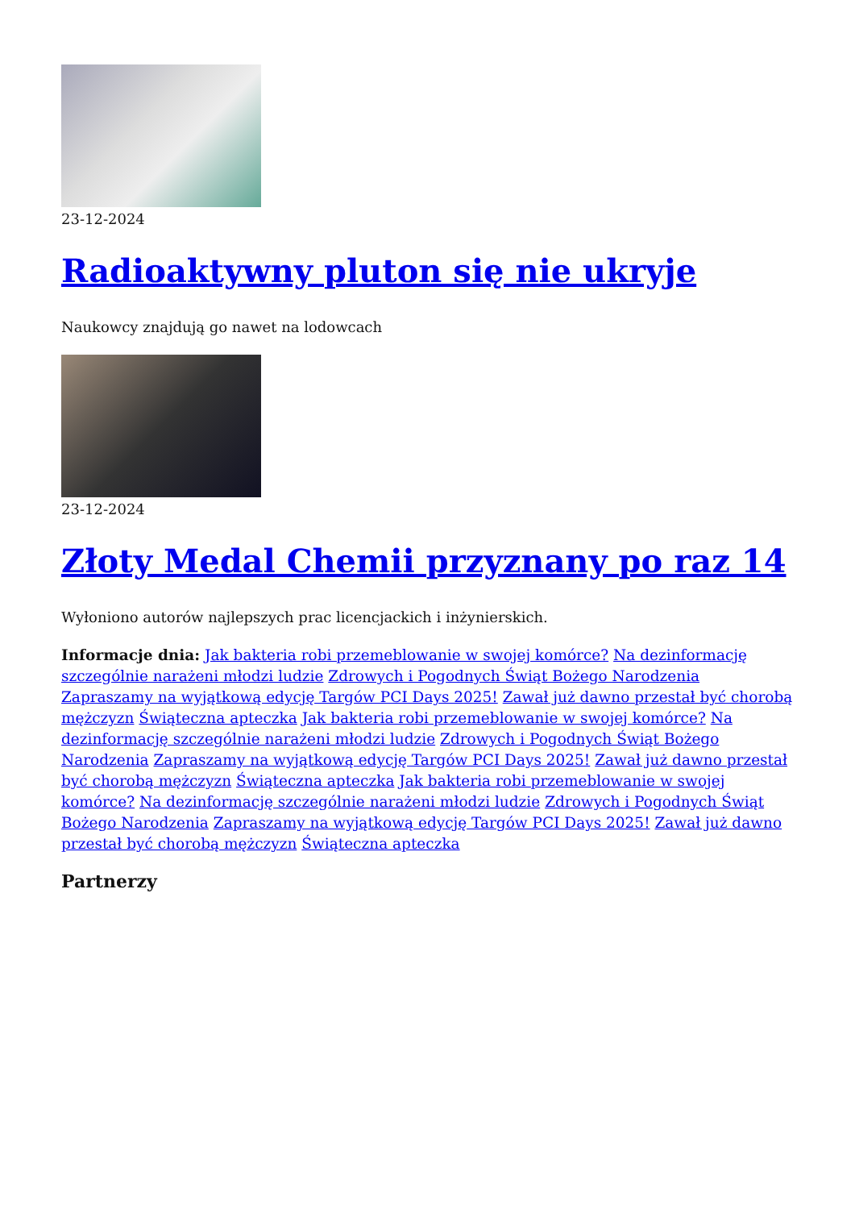23-12-2024
Radioaktywny pluton się nie ukryje
Naukowcy znajdują go nawet na lodowcach
23-12-2024
Złoty Medal Chemii przyznany po raz 14
Wyłoniono autorów najlepszych prac licencjackich i inżynierskich.
Informacje dnia: Jak bakteria robi przemeblowanie w swojej komórce? Na dezinformację szczególnie narażeni młodzi ludzie Zdrowych i Pogodnych Świąt Bożego Narodzenia Zapraszamy na wyjątkową edycję Targów PCI Days 2025! Zawał już dawno przestał być chorobą mężczyzn Świąteczna apteczka Jak bakteria robi przemeblowanie w swojej komórce? Na dezinformację szczególnie narażeni młodzi ludzie Zdrowych i Pogodnych Świąt Bożego Narodzenia Zapraszamy na wyjątkową edycję Targów PCI Days 2025! Zawał już dawno przestał być chorobą mężczyzn Świąteczna apteczka Jak bakteria robi przemeblowanie w swojej komórce? Na dezinformację szczególnie narażeni młodzi ludzie Zdrowych i Pogodnych Świąt Bożego Narodzenia Zapraszamy na wyjątkową edycję Targów PCI Days 2025! Zawał już dawno przestał być chorobą mężczyzn Świąteczna apteczka
Partnerzy